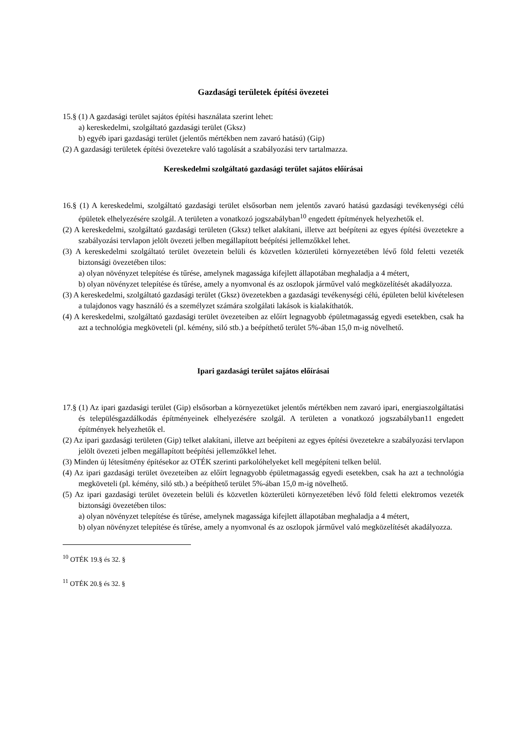Gazdasági területek építési övezetei
15.§ (1) A gazdasági terület sajátos építési használata szerint lehet:
a) kereskedelmi, szolgáltató gazdasági terület (Gksz)
b) egyéb ipari gazdasági terület (jelentős mértékben nem zavaró hatású) (Gip)
(2) A gazdasági területek építési övezetekre való tagolását a szabályozási terv tartalmazza.
Kereskedelmi szolgáltató gazdasági terület sajátos előírásai
16.§ (1) A kereskedelmi, szolgáltató gazdasági terület elsősorban nem jelentős zavaró hatású gazdasági tevékenységi célú épületek elhelyezésére szolgál. A területen a vonatkozó jogszabályban<sup>10</sup> engedett építmények helyezhetők el.
(2) A kereskedelmi, szolgáltató gazdasági területen (Gksz) telket alakítani, illetve azt beépíteni az egyes építési övezetekre a szabályozási tervlapon jelölt övezeti jelben megállapított beépítési jellemzőkkel lehet.
(3) A kereskedelmi szolgáltató terület övezetein belüli és közvetlen közterületi környezetében lévő föld feletti vezeték biztonsági övezetében tilos:
a) olyan növényzet telepítése és tűrése, amelynek magassága kifejlett állapotában meghaladja a 4 métert,
b) olyan növényzet telepítése és tűrése, amely a nyomvonal és az oszlopok járművel való megközelítését akadályozza.
(3) A kereskedelmi, szolgáltató gazdasági terület (Gksz) övezetekben a gazdasági tevékenységi célú, épületen belül kivételesen a tulajdonos vagy használó és a személyzet számára szolgálati lakások is kialakíthatók.
(4) A kereskedelmi, szolgáltató gazdasági terület övezeteiben az előírt legnagyobb épületmagasság egyedi esetekben, csak ha azt a technológia megköveteli (pl. kémény, siló stb.) a beépíthető terület 5%-ában 15,0 m-ig növelhető.
Ipari gazdasági terület sajátos előírásai
17.§ (1) Az ipari gazdasági terület (Gip) elsősorban a környezetüket jelentős mértékben nem zavaró ipari, energiaszolgáltatási és településgazdálkodás építményeinek elhelyezésére szolgál. A területen a vonatkozó jogszabályban11 engedett építmények helyezhetők el.
(2) Az ipari gazdasági területen (Gip) telket alakítani, illetve azt beépíteni az egyes építési övezetekre a szabályozási tervlapon jelölt övezeti jelben megállapított beépítési jellemzőkkel lehet.
(3) Minden új létesítmény építésekor az OTÉK szerinti parkolóhelyeket kell megépíteni telken belül.
(4) Az ipari gazdasági terület övezeteiben az előírt legnagyobb épületmagasság egyedi esetekben, csak ha azt a technológia megköveteli (pl. kémény, siló stb.) a beépíthető terület 5%-ában 15,0 m-ig növelhető.
(5) Az ipari gazdasági terület övezetein belüli és közvetlen közterületi környezetében lévő föld feletti elektromos vezeték biztonsági övezetében tilos:
a) olyan növényzet telepítése és tűrése, amelynek magassága kifejlett állapotában meghaladja a 4 métert,
b) olyan növényzet telepítése és tűrése, amely a nyomvonal és az oszlopok járművel való megközelítését akadályozza.
<sup>10</sup> OTÉK 19.§ és 32. §
<sup>11</sup> OTÉK 20.§ és 32. §